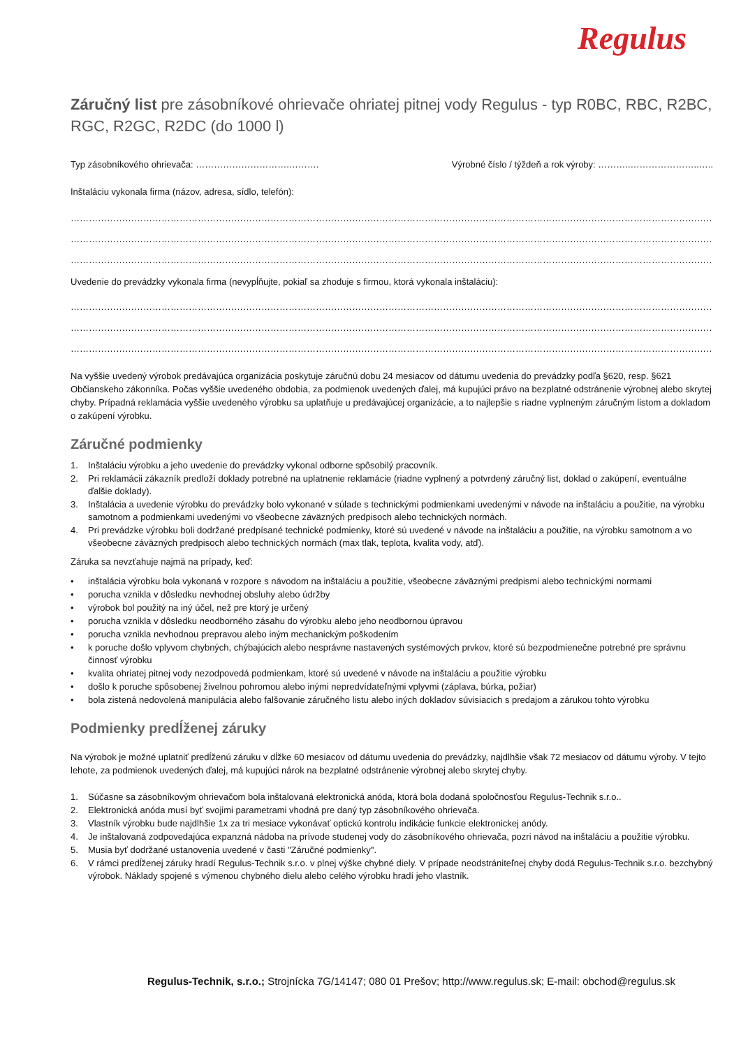Regulus
Záručný list pre zásobníkové ohrievače ohriatej pitnej vody Regulus - typ R0BC, RBC, R2BC, RGC, R2GC, R2DC (do 1000 l)
Typ zásobníkového ohrievača: ………………………….………. Výrobné číslo / týždeň a rok výroby: ………..…………………..…..
Inštaláciu vykonala firma (názov, adresa, sídlo, telefón):
…………………………………………………………………………………………………………………………………………………………………………………………………
…………………………………………………………………………………………………………………………………………………………………………………………………
…………………………………………………………………………………………………………………………………………………………………………………………………
Uvedenie do prevádzky vykonala firma (nevypĺňujte, pokiaľ sa zhoduje s firmou, ktorá vykonala inštaláciu):
…………………………………………………………………………………………………………………………………………………………………………………………………
…………………………………………………………………………………………………………………………………………………………………………………………………
…………………………………………………………………………………………………………………………………………………………………………………………………
Na vyššie uvedený výrobok predávajúca organizácia poskytuje záručnú dobu 24 mesiacov od dátumu uvedenia do prevádzky podľa §620, resp. §621 Občianskeho zákonníka. Počas vyššie uvedeného obdobia, za podmienok uvedených ďalej, má kupujúci právo na bezplatné odstránenie výrobnej alebo skrytej chyby. Prípadná reklamácia vyššie uvedeného výrobku sa uplatňuje u predávajúcej organizácie, a to najlepšie s riadne vyplneným záručným listom a dokladom o zakúpení výrobku.
Záručné podmienky
1. Inštaláciu výrobku a jeho uvedenie do prevádzky vykonal odborne spôsobilý pracovník.
2. Pri reklamácii zákazník predloží doklady potrebné na uplatnenie reklamácie (riadne vyplnený a potvrdený záručný list, doklad o zakúpení, eventuálne ďalšie doklady).
3. Inštalácia a uvedenie výrobku do prevádzky bolo vykonané v súlade s technickými podmienkami uvedenými v návode na inštaláciu a použitie, na výrobku samotnom a podmienkami uvedenými vo všeobecne záväzných predpisoch alebo technických normách.
4. Pri prevádzke výrobku boli dodržané predpísané technické podmienky, ktoré sú uvedené v návode na inštaláciu a použitie, na výrobku samotnom a vo všeobecne záväzných predpisoch alebo technických normách (max tlak, teplota, kvalita vody, atď).
Záruka sa nevzťahuje najmä na prípady, keď:
• inštalácia výrobku bola vykonaná v rozpore s návodom na inštaláciu a použitie, všeobecne záväznými predpismi alebo technickými normami
• porucha vznikla v dôsledku nevhodnej obsluhy alebo údržby
• výrobok bol použitý na iný účel, než pre ktorý je určený
• porucha vznikla v dôsledku neodborného zásahu do výrobku alebo jeho neodbornou úpravou
• porucha vznikla nevhodnou prepravou alebo iným mechanickým poškodením
• k poruche došlo vplyvom chybných, chýbajúcich alebo nesprávne nastavených systémových prvkov, ktoré sú bezpodmienečne potrebné pre správnu činnosť výrobku
• kvalita ohriatej pitnej vody nezodpovedá podmienkam, ktoré sú uvedené v návode na inštaláciu a použitie výrobku
• došlo k poruche spôsobenej živelnou pohromou alebo inými nepredvídateľnými vplyvmi (záplava, búrka, požiar)
• bola zistená nedovolená manipulácia alebo falšovanie záručného listu alebo iných dokladov súvisiacich s predajom a zárukou tohto výrobku
Podmienky predĺženej záruky
Na výrobok je možné uplatniť predĺženú záruku v dĺžke 60 mesiacov od dátumu uvedenia do prevádzky, najdlhšie však 72 mesiacov od dátumu výroby. V tejto lehote, za podmienok uvedených ďalej, má kupujúci nárok na bezplatné odstránenie výrobnej alebo skrytej chyby.
1. Súčasne sa zásobníkovým ohrievačom bola inštalovaná elektronická anóda, ktorá bola dodaná spoločnosťou Regulus-Technik s.r.o..
2. Elektronická anóda musí byť svojimi parametrami vhodná pre daný typ zásobníkového ohrievača.
3. Vlastník výrobku bude najdlhšie 1x za tri mesiace vykonávať optickú kontrolu indikácie funkcie elektronickej anódy.
4. Je inštalovaná zodpovedajúca expanzná nádoba na prívode studenej vody do zásobníkového ohrievača, pozri návod na inštaláciu a použitie výrobku.
5. Musia byť dodržané ustanovenia uvedené v časti "Záručné podmienky".
6. V rámci predĺženej záruky hradí Regulus-Technik s.r.o. v plnej výške chybné diely. V prípade neodstrániteľnej chyby dodá Regulus-Technik s.r.o. bezchybný výrobok. Náklady spojené s výmenou chybného dielu alebo celého výrobku hradí jeho vlastník.
Regulus-Technik, s.r.o.; Strojnícka 7G/14147; 080 01 Prešov; http://www.regulus.sk; E-mail: obchod@regulus.sk